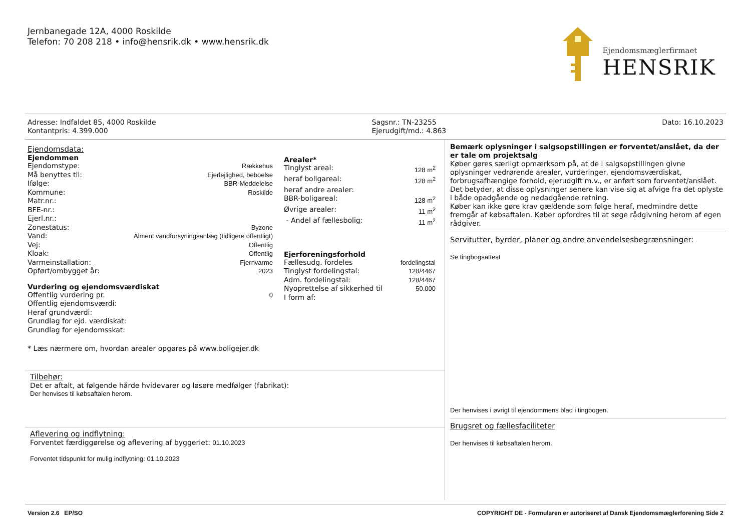Jernbanegade 12A, 4000 Roskilde
Telefon: 70 208 218 • info@hensrik.dk • www.hensrik.dk
Ejendomsmæglerfirmaet
HENSRIK
Adresse: Indfaldet 85, 4000 Roskilde
Kontantpris: 4.399.000
Sagsnr.: TN-23255
Ejerudgift/md.: 4.863
Dato: 16.10.2023
Ejendomsdata:
Ejendommen
| Ejendomstype: | Rækkehus |
| Må benyttes til: | Ejerlejlighed, beboelse |
| Ifølge: | BBR-Meddelelse |
| Kommune: | Roskilde |
| Matr.nr.: | |
| BFE-nr.: | |
| Ejerl.nr.: | |
| Zonestatus: | Byzone |
| Vand: | Alment vandforsyningsanlæg (tidligere offentligt) |
| Vej: | Offentlig |
| Kloak: | Offentlig |
| Varmeinstallation: | Fjernvarme |
| Opført/ombygget år: | 2023 |
Vurdering og ejendomsværdiskat
| Offentlig vurdering pr. | 0 |
| Offentlig ejendomsværdi: | |
| Heraf grundværdi: | |
| Grundlag for ejd. værdiskat: | |
| Grundlag for ejendomsskat: | |
* Læs nærmere om, hvordan arealer opgøres på www.boligejer.dk
Arealer*
| Tinglyst areal: | 128 m<sup>2</sup> |
| heraf boligareal: | 128 m<sup>2</sup> |
| heraf andre arealer: | |
| BBR-boligareal: | 128 m<sup>2</sup> |
| Øvrige arealer: | 11 m<sup>2</sup> |
| - Andel af fællesbolig: | 11 m<sup>2</sup> |
Ejerforeningsforhold
| Fællesudg. fordeles | fordelingstal |
| Tinglyst fordelingstal: | 128/4467 |
| Adm. fordelingstal: | 128/4467 |
| Nyoprettelse af sikkerhed til | 50.000 |
| I form af: | |
Tilbehør:
Det er aftalt, at følgende hårde hvidevarer og løsøre medfølger (fabrikat):
Der henvises til købsaftalen herom.
Aflevering og indflytning:
Forventet færdiggørelse og aflevering af byggeriet: 01.10.2023
Forventet tidspunkt for mulig indflytning: 01.10.2023
Bemærk oplysninger i salgsopstillingen er forventet/anslået, da der er tale om projektsalg
Køber gøres særligt opmærksom på, at de i salgsopstillingen givne oplysninger vedrørende arealer, vurderinger, ejendomsværdiskat, forbrugsafhængige forhold, ejerudgift m.v., er anført som forventet/anslået. Det betyder, at disse oplysninger senere kan vise sig at afvige fra det oplyste i både opadgående og nedadgående retning.
Køber kan ikke gøre krav gældende som følge heraf, medmindre dette fremgår af købsaftalen. Køber opfordres til at søge rådgivning herom af egen rådgiver.
Servitutter, byrder, planer og andre anvendelsesbegrænsninger:
Se tingbogsattest
Der henvises i øvrigt til ejendommens blad i tingbogen.
Brugsret og fællesfaciliteter
Der henvises til købsaftalen herom.
Version 2.6 EP/SO COPYRIGHT DE - Formularen er autoriseret af Dansk Ejendomsmæglerforening Side 2